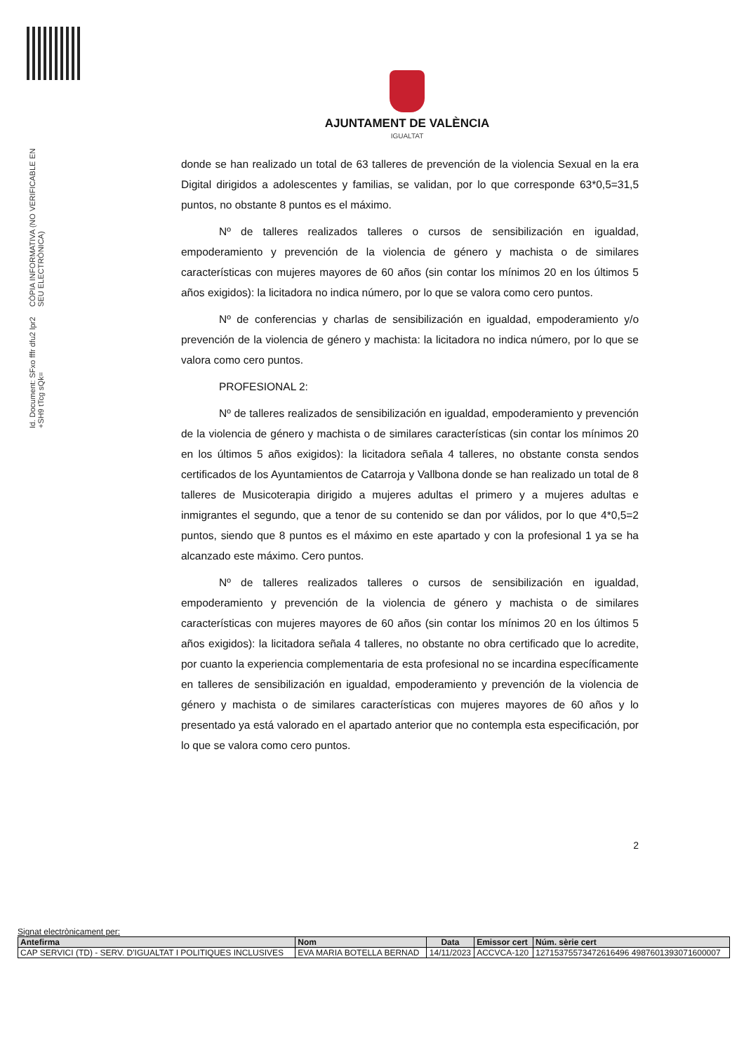Id. Document: SFxo fffr dfu2 lpr2 +SH9 tTcg sQk=
CÒPIA INFORMATIVA (NO VERIFICABLE EN SEU ELECTRÒNICA)
AJUNTAMENT DE VALÈNCIA
IGUALTAT
donde se han realizado un total de 63 talleres de prevención de la violencia Sexual en la era Digital dirigidos a adolescentes y familias, se validan, por lo que corresponde 63*0,5=31,5 puntos, no obstante 8 puntos es el máximo.
Nº de talleres realizados talleres o cursos de sensibilización en igualdad, empoderamiento y prevención de la violencia de género y machista o de similares características con mujeres mayores de 60 años (sin contar los mínimos 20 en los últimos 5 años exigidos): la licitadora no indica número, por lo que se valora como cero puntos.
Nº de conferencias y charlas de sensibilización en igualdad, empoderamiento y/o prevención de la violencia de género y machista: la licitadora no indica número, por lo que se valora como cero puntos.
PROFESIONAL 2:
Nº de talleres realizados de sensibilización en igualdad, empoderamiento y prevención de la violencia de género y machista o de similares características (sin contar los mínimos 20 en los últimos 5 años exigidos): la licitadora señala 4 talleres, no obstante consta sendos certificados de los Ayuntamientos de Catarroja y Vallbona donde se han realizado un total de 8 talleres de Musicoterapia dirigido a mujeres adultas el primero y a mujeres adultas e inmigrantes el segundo, que a tenor de su contenido se dan por válidos, por lo que 4*0,5=2 puntos, siendo que 8 puntos es el máximo en este apartado y con la profesional 1 ya se ha alcanzado este máximo. Cero puntos.
Nº de talleres realizados talleres o cursos de sensibilización en igualdad, empoderamiento y prevención de la violencia de género y machista o de similares características con mujeres mayores de 60 años (sin contar los mínimos 20 en los últimos 5 años exigidos): la licitadora señala 4 talleres, no obstante no obra certificado que lo acredite, por cuanto la experiencia complementaria de esta profesional no se incardina específicamente en talleres de sensibilización en igualdad, empoderamiento y prevención de la violencia de género y machista o de similares características con mujeres mayores de 60 años y lo presentado ya está valorado en el apartado anterior que no contempla esta especificación, por lo que se valora como cero puntos.
2
Signat electrònicament per:
| Antefirma | Nom | Data | Emissor cert | Núm. sèrie cert |
| --- | --- | --- | --- | --- |
| CAP SERVICI (TD) - SERV. D'IGUALTAT I POLITIQUES INCLUSIVES | EVA MARIA BOTELLA BERNAD | 14/11/2023 | ACCVCA-120 | 12715375573472616496 4987601393071600007 |